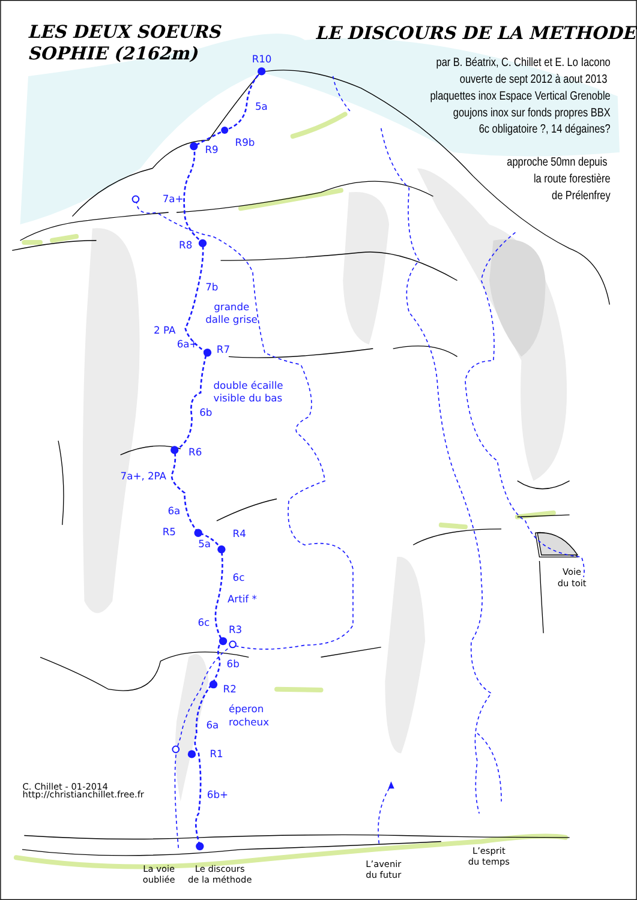LES DEUX SOEURS
SOPHIE (2162m)
LE DISCOURS DE LA METHODE
par B. Béatrix, C. Chillet et E. Lo Iacono
ouverte de sept 2012 à aout 2013
plaquettes inox Espace Vertical Grenoble
goujons inox sur fonds propres BBX
6c obligatoire ?, 14 dégaines?
approche 50mn depuis
la route forestière
de Prélenfrey
R10
5a
R9b
R9
7a+
R8
7b
grande
dalle grise
2 PA
6a+
R7
double écaille
visible du bas
6b
R6
7a+, 2PA
6a
R5
R4
5a
6c
Artif *
6c
R3
6b
R2
éperon
rocheux
6a
R1
6b+
Voie
du toit
C. Chillet - 01-2014
http://christianchillet.free.fr
L’esprit
du temps
L’avenir
du futur
La voie
oubliée
Le discours
de la méthode